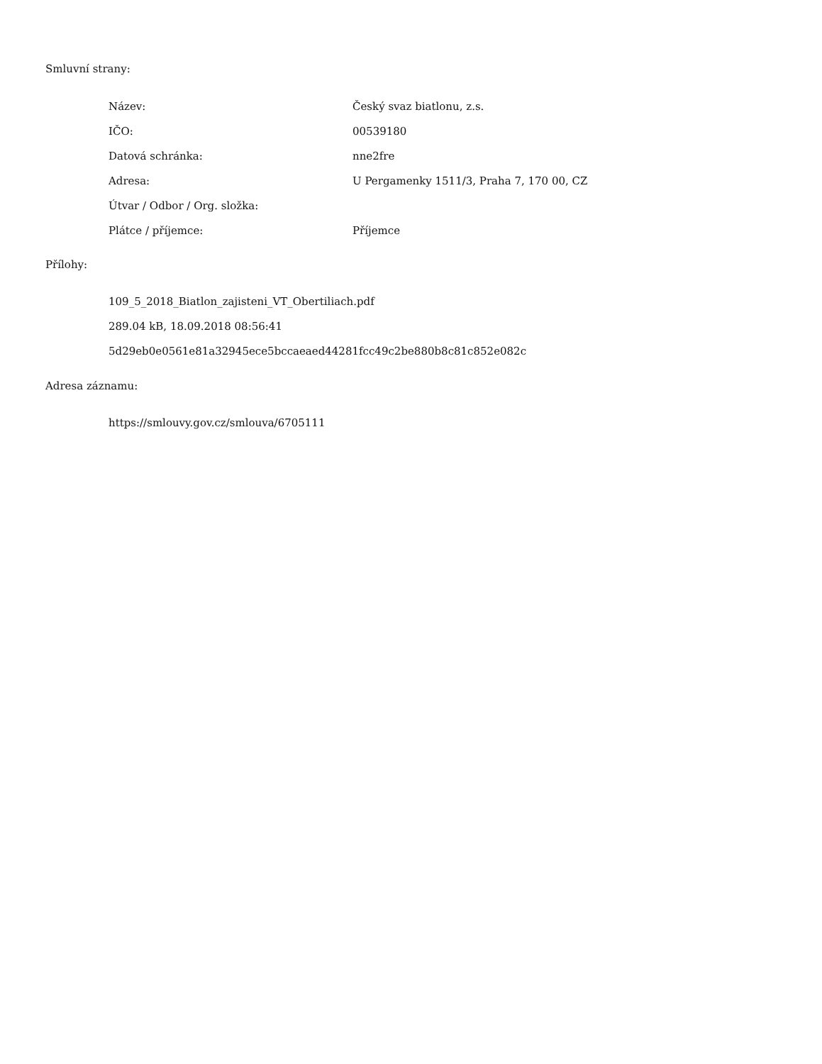Smluvní strany:
| Název: | Český svaz biatlonu, z.s. |
| IČO: | 00539180 |
| Datová schránka: | nne2fre |
| Adresa: | U Pergamenky 1511/3, Praha 7, 170 00, CZ |
| Útvar / Odbor / Org. složka: | |
| Plátce / příjemce: | Příjemce |
Přílohy:
109_5_2018_Biatlon_zajisteni_VT_Obertiliach.pdf
289.04 kB, 18.09.2018 08:56:41
5d29eb0e0561e81a32945ece5bccaeaed44281fcc49c2be880b8c81c852e082c
Adresa záznamu:
https://smlouvy.gov.cz/smlouva/6705111